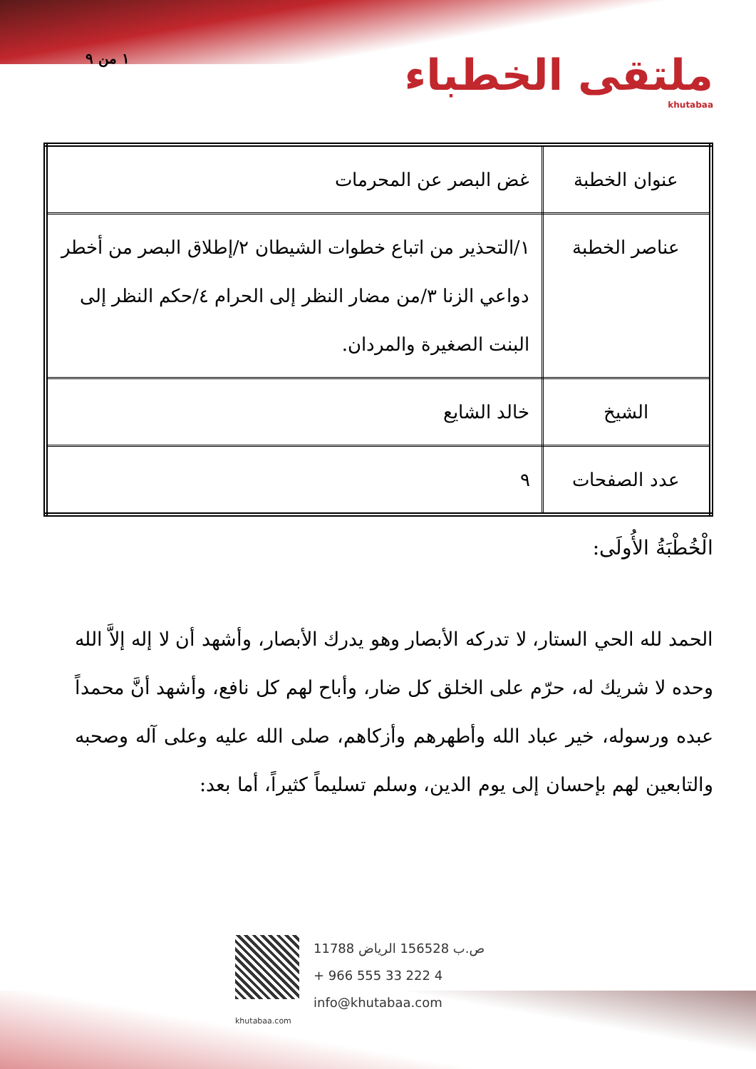١ من ٩
ملتقى الخطباء
khutabaa
| عنوان الخطبة | غض البصر عن المحرمات |
| عناصر الخطبة | ١/التحذير من اتباع خطوات الشيطان ٢/إطلاق البصر من أخطر دواعي الزنا ٣/من مضار النظر إلى الحرام ٤/حكم النظر إلى البنت الصغيرة والمردان. |
| الشيخ | خالد الشايع |
| عدد الصفحات | ٩ |
الْخُطْبَةُ الأُولَى:
الحمد لله الحي الستار، لا تدركه الأبصار وهو يدرك الأبصار، وأشهد أن لا إله إلاَّ الله وحده لا شريك له، حرّم على الخلق كل ضار، وأباح لهم كل نافع، وأشهد أنَّ محمداً عبده ورسوله، خير عباد الله وأطهرهم وأزكاهم، صلى الله عليه وعلى آله وصحبه والتابعين لهم بإحسان إلى يوم الدين، وسلم تسليماً كثيراً، أما بعد:
ص.ب 156528 الرياض 11788
+ 966 555 33 222 4
info@khutabaa.com
khutabaa.com